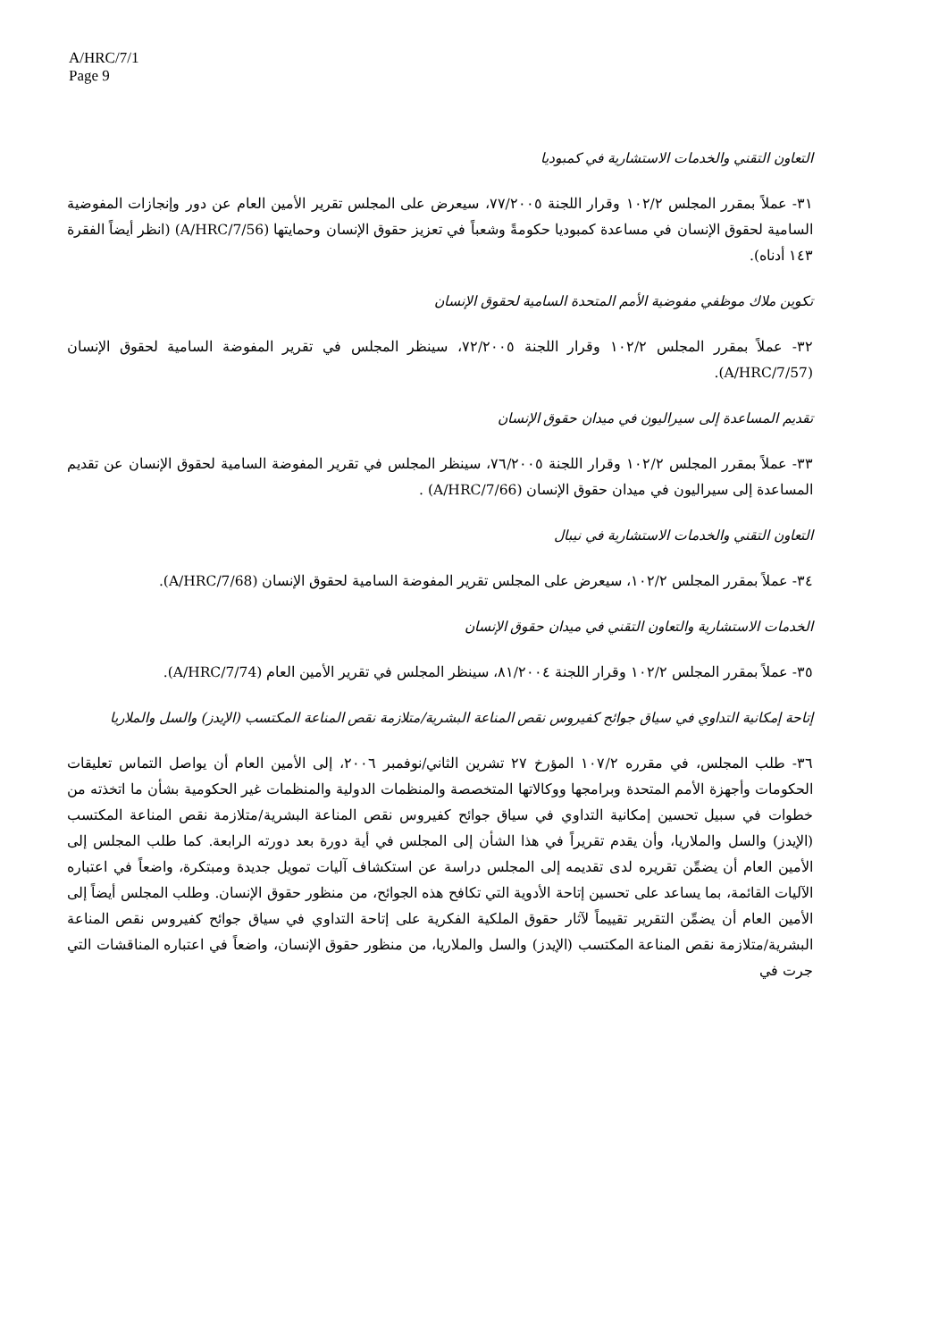A/HRC/7/1
Page 9
التعاون التقني والخدمات الاستشارية في كمبوديا
٣١- عملاً بمقرر المجلس ١٠٢/٢ وقرار اللجنة ٧٧/٢٠٠٥، سيعرض على المجلس تقرير الأمين العام عن دور وإنجازات المفوضية السامية لحقوق الإنسان في مساعدة كمبوديا حكومةً وشعباً في تعزيز حقوق الإنسان وحمايتها (A/HRC/7/56) (انظر أيضاً الفقرة ١٤٣ أدناه).
تكوين ملاك موظفي مفوضية الأمم المتحدة السامية لحقوق الإنسان
٣٢- عملاً بمقرر المجلس ١٠٢/٢ وقرار اللجنة ٧٢/٢٠٠٥، سينظر المجلس في تقرير المفوضة السامية لحقوق الإنسان (A/HRC/7/57).
تقديم المساعدة إلى سيراليون في ميدان حقوق الإنسان
٣٣- عملاً بمقرر المجلس ١٠٢/٢ وقرار اللجنة ٧٦/٢٠٠٥، سينظر المجلس في تقرير المفوضة السامية لحقوق الإنسان عن تقديم المساعدة إلى سيراليون في ميدان حقوق الإنسان (A/HRC/7/66) .
التعاون التقني والخدمات الاستشارية في نيبال
٣٤- عملاً بمقرر المجلس ١٠٢/٢، سيعرض على المجلس تقرير المفوضة السامية لحقوق الإنسان (A/HRC/7/68).
الخدمات الاستشارية والتعاون التقني في ميدان حقوق الإنسان
٣٥- عملاً بمقرر المجلس ١٠٢/٢ وقرار اللجنة ٨١/٢٠٠٤، سينظر المجلس في تقرير الأمين العام (A/HRC/7/74).
إتاحة إمكانية التداوي في سياق جوائح كفيروس نقص المناعة البشرية/متلازمة نقص المناعة المكتسب (الإيدز) والسل والملاريا
٣٦- طلب المجلس، في مقرره ١٠٧/٢ المؤرخ ٢٧ تشرين الثاني/نوفمبر ٢٠٠٦، إلى الأمين العام أن يواصل التماس تعليقات الحكومات وأجهزة الأمم المتحدة وبرامجها ووكالاتها المتخصصة والمنظمات الدولية والمنظمات غير الحكومية بشأن ما اتخذته من خطوات في سبيل تحسين إمكانية التداوي في سياق جوائح كفيروس نقص المناعة البشرية/متلازمة نقص المناعة المكتسب (الإيدز) والسل والملاريا، وأن يقدم تقريراً في هذا الشأن إلى المجلس في أية دورة بعد دورته الرابعة. كما طلب المجلس إلى الأمين العام أن يضمِّن تقريره لدى تقديمه إلى المجلس دراسة عن استكشاف آليات تمويل جديدة ومبتكرة، واضعاً في اعتباره الآليات القائمة، بما يساعد على تحسين إتاحة الأدوية التي تكافح هذه الجوائح، من منظور حقوق الإنسان. وطلب المجلس أيضاً إلى الأمين العام أن يضمِّن التقرير تقييماً لآثار حقوق الملكية الفكرية على إتاحة التداوي في سياق جوائح كفيروس نقص المناعة البشرية/متلازمة نقص المناعة المكتسب (الإيدز) والسل والملاريا، من منظور حقوق الإنسان، واضعاً في اعتباره المناقشات التي جرت في